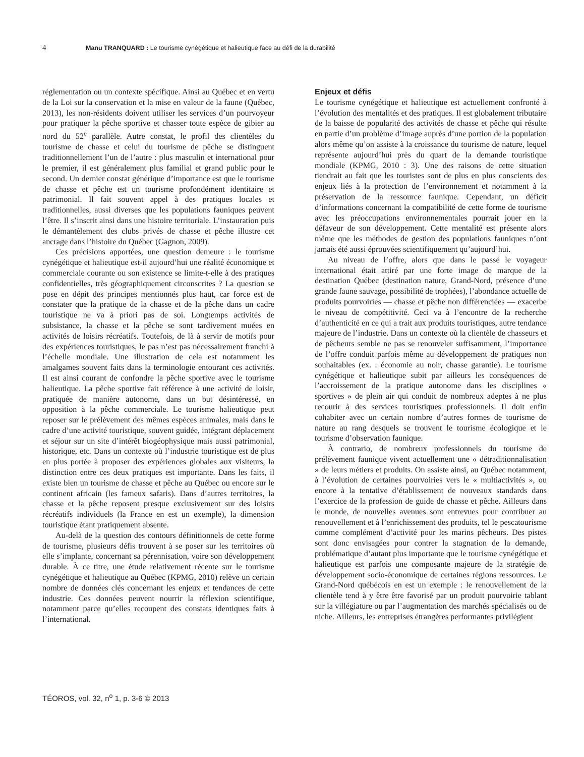4 Manu TRANQUARD : Le tourisme cynégétique et halieutique face au défi de la durabilité
réglementation ou un contexte spécifique. Ainsi au Québec et en vertu de la Loi sur la conservation et la mise en valeur de la faune (Québec, 2013), les non-résidents doivent utiliser les services d’un pourvoyeur pour pratiquer la pêche sportive et chasser toute espèce de gibier au nord du 52<sup>e</sup> parallèle. Autre constat, le profil des clientèles du tourisme de chasse et celui du tourisme de pêche se distinguent traditionnellement l’un de l’autre : plus masculin et international pour le premier, il est généralement plus familial et grand public pour le second. Un dernier constat générique d’importance est que le tourisme de chasse et pêche est un tourisme profondément identitaire et patrimonial. Il fait souvent appel à des pratiques locales et traditionnelles, aussi diverses que les populations fauniques peuvent l’être. Il s’inscrit ainsi dans une histoire territoriale. L’instauration puis le démantèlement des clubs privés de chasse et pêche illustre cet ancrage dans l’histoire du Québec (Gagnon, 2009).
Ces précisions apportées, une question demeure : le tourisme cynégétique et halieutique est-il aujourd’hui une réalité économique et commerciale courante ou son existence se limite-t-elle à des pratiques confidentielles, très géographiquement circonscrites ? La question se pose en dépit des principes mentionnés plus haut, car force est de constater que la pratique de la chasse et de la pêche dans un cadre touristique ne va à priori pas de soi. Longtemps activités de subsistance, la chasse et la pêche se sont tardivement muées en activités de loisirs récréatifs. Toutefois, de là à servir de motifs pour des expériences touristiques, le pas n’est pas nécessairement franchi à l’échelle mondiale. Une illustration de cela est notamment les amalgames souvent faits dans la terminologie entourant ces activités. Il est ainsi courant de confondre la pêche sportive avec le tourisme halieutique. La pêche sportive fait référence à une activité de loisir, pratiquée de manière autonome, dans un but désintéressé, en opposition à la pêche commerciale. Le tourisme halieutique peut reposer sur le prélèvement des mêmes espèces animales, mais dans le cadre d’une activité touristique, souvent guidée, intégrant déplacement et séjour sur un site d’intérêt biogéophysique mais aussi patrimonial, historique, etc. Dans un contexte où l’industrie touristique est de plus en plus portée à proposer des expériences globales aux visiteurs, la distinction entre ces deux pratiques est importante. Dans les faits, il existe bien un tourisme de chasse et pêche au Québec ou encore sur le continent africain (les fameux safaris). Dans d’autres territoires, la chasse et la pêche reposent presque exclusivement sur des loisirs récréatifs individuels (la France en est un exemple), la dimension touristique étant pratiquement absente.
Au-delà de la question des contours définitionnels de cette forme de tourisme, plusieurs défis trouvent à se poser sur les territoires où elle s’implante, concernant sa pérennisation, voire son développement durable. À ce titre, une étude relativement récente sur le tourisme cynégétique et halieutique au Québec (KPMG, 2010) relève un certain nombre de données clés concernant les enjeux et tendances de cette industrie. Ces données peuvent nourrir la réflexion scientifique, notamment parce qu’elles recoupent des constats identiques faits à l’international.
Enjeux et défis
Le tourisme cynégétique et halieutique est actuellement confronté à l’évolution des mentalités et des pratiques. Il est globalement tributaire de la baisse de popularité des activités de chasse et pêche qui résulte en partie d’un problème d’image auprès d’une portion de la population alors même qu’on assiste à la croissance du tourisme de nature, lequel représente aujourd’hui près du quart de la demande touristique mondiale (KPMG, 2010 : 3). Une des raisons de cette situation tiendrait au fait que les touristes sont de plus en plus conscients des enjeux liés à la protection de l’environnement et notamment à la préservation de la ressource faunique. Cependant, un déficit d’informations concernant la compatibilité de cette forme de tourisme avec les préoccupations environnementales pourrait jouer en la défaveur de son développement. Cette mentalité est présente alors même que les méthodes de gestion des populations fauniques n’ont jamais été aussi éprouvées scientifiquement qu’aujourd’hui.
Au niveau de l’offre, alors que dans le passé le voyageur international était attiré par une forte image de marque de la destination Québec (destination nature, Grand-Nord, présence d’une grande faune sauvage, possibilité de trophées), l’abondance actuelle de produits pourvoiries — chasse et pêche non différenciées — exacerbe le niveau de compétitivité. Ceci va à l’encontre de la recherche d’authenticité en ce qui a trait aux produits touristiques, autre tendance majeure de l’industrie. Dans un contexte où la clientèle de chasseurs et de pêcheurs semble ne pas se renouveler suffisamment, l’importance de l’offre conduit parfois même au développement de pratiques non souhaitables (ex. : économie au noir, chasse garantie). Le tourisme cynégétique et halieutique subit par ailleurs les conséquences de l’accroissement de la pratique autonome dans les disciplines « sportives » de plein air qui conduit de nombreux adeptes à ne plus recourir à des services touristiques professionnels. Il doit enfin cohabiter avec un certain nombre d’autres formes de tourisme de nature au rang desquels se trouvent le tourisme écologique et le tourisme d’observation faunique.
À contrario, de nombreux professionnels du tourisme de prélèvement faunique vivent actuellement une « détraditionnalisation » de leurs métiers et produits. On assiste ainsi, au Québec notamment, à l’évolution de certaines pourvoiries vers le « multiactivités », ou encore à la tentative d’établissement de nouveaux standards dans l’exercice de la profession de guide de chasse et pêche. Ailleurs dans le monde, de nouvelles avenues sont entrevues pour contribuer au renouvellement et à l’enrichissement des produits, tel le pescatourisme comme complément d’activité pour les marins pêcheurs. Des pistes sont donc envisagées pour contrer la stagnation de la demande, problématique d’autant plus importante que le tourisme cynégétique et halieutique est parfois une composante majeure de la stratégie de développement socio-économique de certaines régions ressources. Le Grand-Nord québécois en est un exemple : le renouvellement de la clientèle tend à y être être favorisé par un produit pourvoirie tablant sur la villégiature ou par l’augmentation des marchés spécialisés ou de niche. Ailleurs, les entreprises étrangères performantes privilégient
TÉOROS, vol. 32, n<sup>o</sup> 1, p. 3-6 © 2013